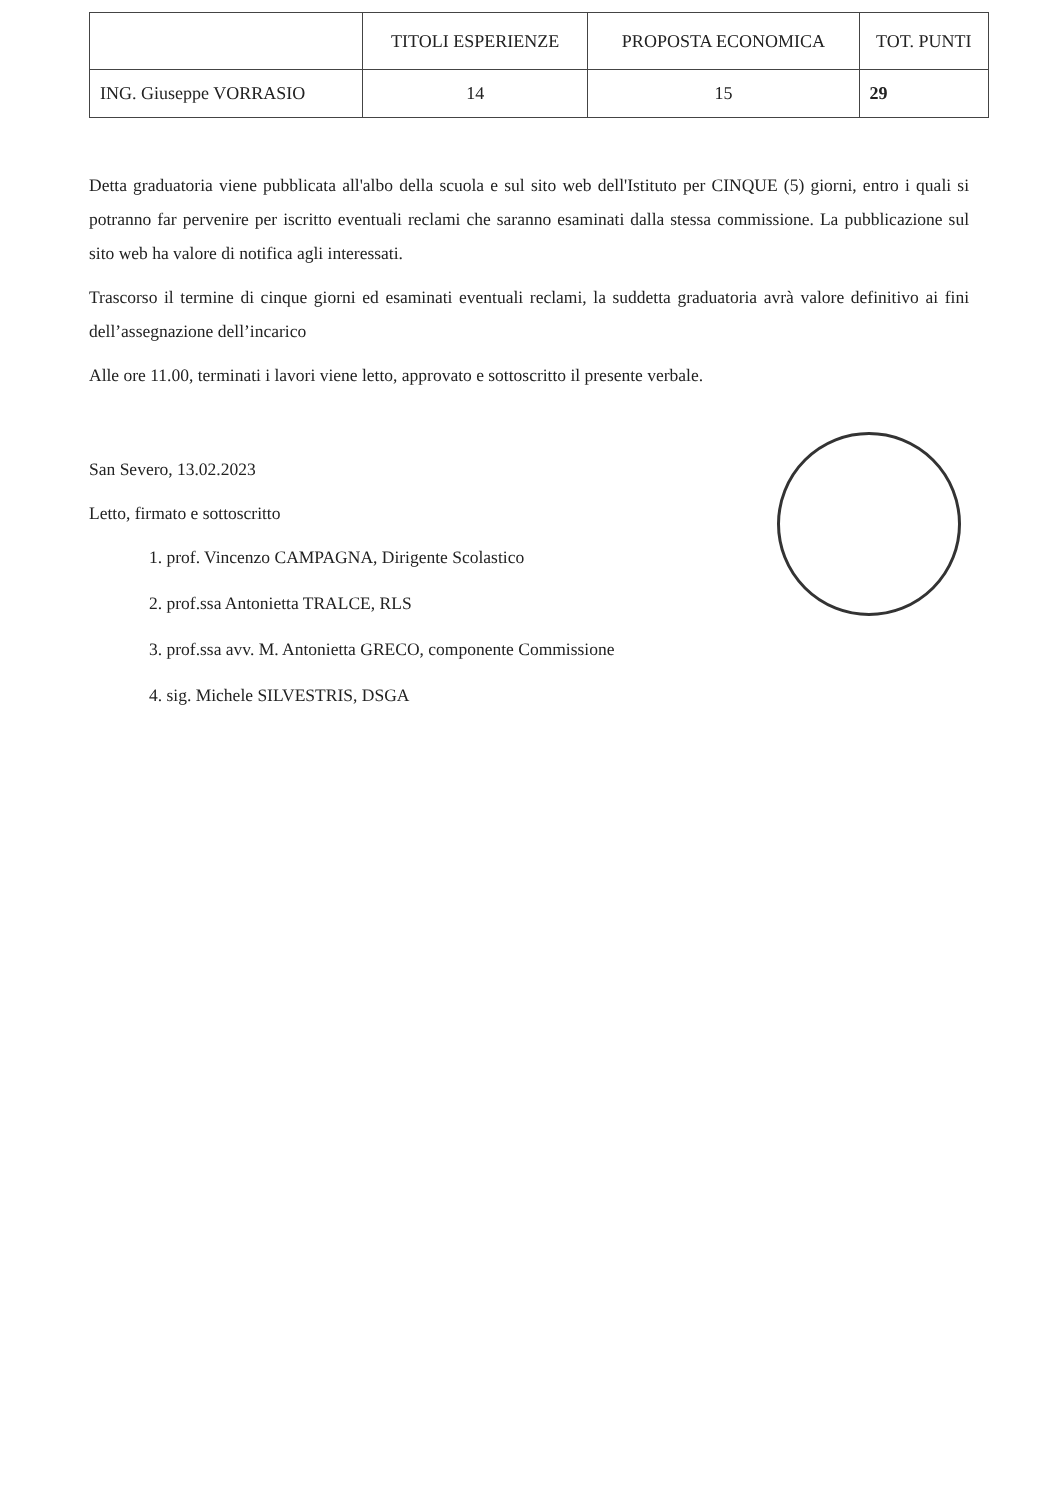| | TITOLI ESPERIENZE | PROPOSTA ECONOMICA | TOT. PUNTI |
| --- | --- | --- | --- |
| ING. Giuseppe VORRASIO | 14 | 15 | 29 |
Detta graduatoria viene pubblicata all'albo della scuola e sul sito web dell'Istituto per CINQUE (5) giorni, entro i quali si potranno far pervenire per iscritto eventuali reclami che saranno esaminati dalla stessa commissione. La pubblicazione sul sito web ha valore di notifica agli interessati.
Trascorso il termine di cinque giorni ed esaminati eventuali reclami, la suddetta graduatoria avrà valore definitivo ai fini dell’assegnazione dell’incarico
Alle ore 11.00, terminati i lavori viene letto, approvato e sottoscritto il presente verbale.
San Severo, 13.02.2023
Letto, firmato e sottoscritto
1. prof. Vincenzo CAMPAGNA, Dirigente Scolastico
2. prof.ssa Antonietta TRALCE, RLS
3. prof.ssa avv. M. Antonietta GRECO, componente Commissione
4. sig. Michele SILVESTRIS, DSGA